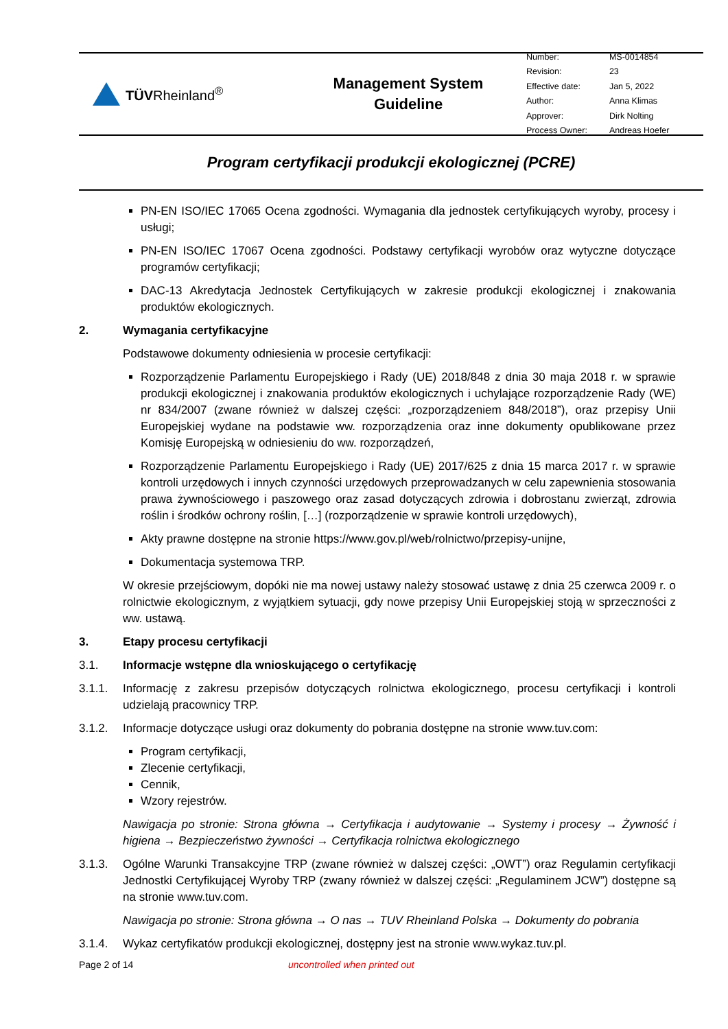TÜVRheinland<sup>®</sup>
Management System
Guideline
| Number: | MS-0014854 |
| Revision: | 23 |
| Effective date: | Jan 5, 2022 |
| Author: | Anna Klimas |
| Approver: | Dirk Nolting |
| Process Owner: | Andreas Hoefer |
Program certyfikacji produkcji ekologicznej (PCRE)
PN-EN ISO/IEC 17065 Ocena zgodności. Wymagania dla jednostek certyfikujących wyroby, procesy i usługi;
PN-EN ISO/IEC 17067 Ocena zgodności. Podstawy certyfikacji wyrobów oraz wytyczne dotyczące programów certyfikacji;
DAC-13 Akredytacja Jednostek Certyfikujących w zakresie produkcji ekologicznej i znakowania produktów ekologicznych.
2. Wymagania certyfikacyjne
Podstawowe dokumenty odniesienia w procesie certyfikacji:
Rozporządzenie Parlamentu Europejskiego i Rady (UE) 2018/848 z dnia 30 maja 2018 r. w sprawie produkcji ekologicznej i znakowania produktów ekologicznych i uchylające rozporządzenie Rady (WE) nr 834/2007 (zwane również w dalszej części: „rozporządzeniem 848/2018”), oraz przepisy Unii Europejskiej wydane na podstawie ww. rozporządzenia oraz inne dokumenty opublikowane przez Komisję Europejską w odniesieniu do ww. rozporządzeń,
Rozporządzenie Parlamentu Europejskiego i Rady (UE) 2017/625 z dnia 15 marca 2017 r. w sprawie kontroli urzędowych i innych czynności urzędowych przeprowadzanych w celu zapewnienia stosowania prawa żywnościowego i paszowego oraz zasad dotyczących zdrowia i dobrostanu zwierząt, zdrowia roślin i środków ochrony roślin, […] (rozporządzenie w sprawie kontroli urzędowych),
Akty prawne dostępne na stronie https://www.gov.pl/web/rolnictwo/przepisy-unijne,
Dokumentacja systemowa TRP.
W okresie przejściowym, dopóki nie ma nowej ustawy należy stosować ustawę z dnia 25 czerwca 2009 r. o rolnictwie ekologicznym, z wyjątkiem sytuacji, gdy nowe przepisy Unii Europejskiej stoją w sprzeczności z ww. ustawą.
3. Etapy procesu certyfikacji
3.1. Informacje wstępne dla wnioskującego o certyfikację
3.1.1. Informację z zakresu przepisów dotyczących rolnictwa ekologicznego, procesu certyfikacji i kontroli udzielają pracownicy TRP.
3.1.2. Informacje dotyczące usługi oraz dokumenty do pobrania dostępne na stronie www.tuv.com:
Program certyfikacji,
Zlecenie certyfikacji,
Cennik,
Wzory rejestrów.
Nawigacja po stronie: Strona główna → Certyfikacja i audytowanie → Systemy i procesy → Żywność i higiena → Bezpieczeństwo żywności → Certyfikacja rolnictwa ekologicznego
3.1.3. Ogólne Warunki Transakcyjne TRP (zwane również w dalszej części: „OWT”) oraz Regulamin certyfikacji Jednostki Certyfikującej Wyroby TRP (zwany również w dalszej części: „Regulaminem JCW”) dostępne są na stronie www.tuv.com.
Nawigacja po stronie: Strona główna → O nas → TUV Rheinland Polska → Dokumenty do pobrania
3.1.4. Wykaz certyfikatów produkcji ekologicznej, dostępny jest na stronie www.wykaz.tuv.pl.
Page 2 of 14 uncontrolled when printed out